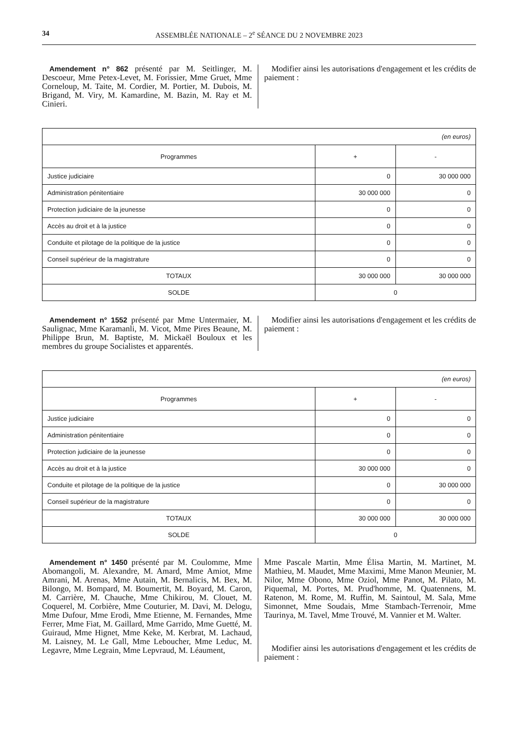34 ASSEMBLÉE NATIONALE – 2<sup>e</sup> SÉANCE DU 2 NOVEMBRE 2023
Amendement n° 862 présenté par M. Seitlinger, M. Descoeur, Mme Petex-Levet, M. Forissier, Mme Gruet, Mme Corneloup, M. Taite, M. Cordier, M. Portier, M. Dubois, M. Brigand, M. Viry, M. Kamardine, M. Bazin, M. Ray et M. Cinieri.
Modifier ainsi les autorisations d'engagement et les crédits de paiement :
| (en euros) | | |
| Programmes | + | - |
| Justice judiciaire | 0 | 30 000 000 |
| Administration pénitentiaire | 30 000 000 | 0 |
| Protection judiciaire de la jeunesse | 0 | 0 |
| Accès au droit et à la justice | 0 | 0 |
| Conduite et pilotage de la politique de la justice | 0 | 0 |
| Conseil supérieur de la magistrature | 0 | 0 |
| TOTAUX | 30 000 000 | 30 000 000 |
| SOLDE | 0 | |
Amendement n° 1552 présenté par Mme Untermaier, M. Saulignac, Mme Karamanli, M. Vicot, Mme Pires Beaune, M. Philippe Brun, M. Baptiste, M. Mickaël Bouloux et les membres du groupe Socialistes et apparentés.
Modifier ainsi les autorisations d'engagement et les crédits de paiement :
| (en euros) | | |
| Programmes | + | - |
| Justice judiciaire | 0 | 0 |
| Administration pénitentiaire | 0 | 0 |
| Protection judiciaire de la jeunesse | 0 | 0 |
| Accès au droit et à la justice | 30 000 000 | 0 |
| Conduite et pilotage de la politique de la justice | 0 | 30 000 000 |
| Conseil supérieur de la magistrature | 0 | 0 |
| TOTAUX | 30 000 000 | 30 000 000 |
| SOLDE | 0 | |
Amendement n° 1450 présenté par M. Coulomme, Mme Abomangoli, M. Alexandre, M. Amard, Mme Amiot, Mme Amrani, M. Arenas, Mme Autain, M. Bernalicis, M. Bex, M. Bilongo, M. Bompard, M. Boumertit, M. Boyard, M. Caron, M. Carrière, M. Chauche, Mme Chikirou, M. Clouet, M. Coquerel, M. Corbière, Mme Couturier, M. Davi, M. Delogu, Mme Dufour, Mme Erodi, Mme Etienne, M. Fernandes, Mme Ferrer, Mme Fiat, M. Gaillard, Mme Garrido, Mme Guetté, M. Guiraud, Mme Hignet, Mme Keke, M. Kerbrat, M. Lachaud, M. Laisney, M. Le Gall, Mme Leboucher, Mme Leduc, M. Legavre, Mme Legrain, Mme Lepvraud, M. Léaument,
Mme Pascale Martin, Mme Élisa Martin, M. Martinet, M. Mathieu, M. Maudet, Mme Maximi, Mme Manon Meunier, M. Nilor, Mme Obono, Mme Oziol, Mme Panot, M. Pilato, M. Piquemal, M. Portes, M. Prud'homme, M. Quatennens, M. Ratenon, M. Rome, M. Ruffin, M. Saintoul, M. Sala, Mme Simonnet, Mme Soudais, Mme Stambach-Terrenoir, Mme Taurinya, M. Tavel, Mme Trouvé, M. Vannier et M. Walter.
Modifier ainsi les autorisations d'engagement et les crédits de paiement :